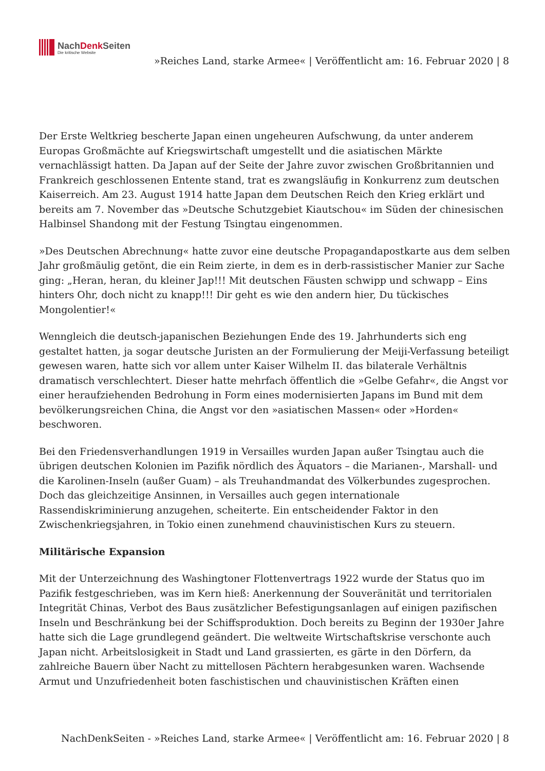NachDenk Seiten
Die kritische Website
»Reiches Land, starke Armee« | Veröffentlicht am: 16. Februar 2020 | 8
Der Erste Weltkrieg bescherte Japan einen ungeheuren Aufschwung, da unter anderem Europas Großmächte auf Kriegswirtschaft umgestellt und die asiatischen Märkte vernachlässigt hatten. Da Japan auf der Seite der Jahre zuvor zwischen Großbritannien und Frankreich geschlossenen Entente stand, trat es zwangsläufig in Konkurrenz zum deutschen Kaiserreich. Am 23. August 1914 hatte Japan dem Deutschen Reich den Krieg erklärt und bereits am 7. November das »Deutsche Schutzgebiet Kiautschou« im Süden der chinesischen Halbinsel Shandong mit der Festung Tsingtau eingenommen.
»Des Deutschen Abrechnung« hatte zuvor eine deutsche Propagandapostkarte aus dem selben Jahr großmäulig getönt, die ein Reim zierte, in dem es in derb-rassistischer Manier zur Sache ging: „Heran, heran, du kleiner Jap!!! Mit deutschen Fäusten schwipp und schwapp – Eins hinters Ohr, doch nicht zu knapp!!! Dir geht es wie den andern hier, Du tückisches Mongolentier!«
Wenngleich die deutsch-japanischen Beziehungen Ende des 19. Jahrhunderts sich eng gestaltet hatten, ja sogar deutsche Juristen an der Formulierung der Meiji-Verfassung beteiligt gewesen waren, hatte sich vor allem unter Kaiser Wilhelm II. das bilaterale Verhältnis dramatisch verschlechtert. Dieser hatte mehrfach öffentlich die »Gelbe Gefahr«, die Angst vor einer heraufziehenden Bedrohung in Form eines modernisierten Japans im Bund mit dem bevölkerungsreichen China, die Angst vor den »asiatischen Massen« oder »Horden« beschworen.
Bei den Friedensverhandlungen 1919 in Versailles wurden Japan außer Tsingtau auch die übrigen deutschen Kolonien im Pazifik nördlich des Äquators – die Marianen-, Marshall- und die Karolinen-Inseln (außer Guam) – als Treuhandmandat des Völkerbundes zugesprochen. Doch das gleichzeitige Ansinnen, in Versailles auch gegen internationale Rassendiskriminierung anzugehen, scheiterte. Ein entscheidender Faktor in den Zwischenkriegsjahren, in Tokio einen zunehmend chauvinistischen Kurs zu steuern.
Militärische Expansion
Mit der Unterzeichnung des Washingtoner Flottenvertrags 1922 wurde der Status quo im Pazifik festgeschrieben, was im Kern hieß: Anerkennung der Souveränität und territorialen Integrität Chinas, Verbot des Baus zusätzlicher Befestigungsanlagen auf einigen pazifischen Inseln und Beschränkung bei der Schiffsproduktion. Doch bereits zu Beginn der 1930er Jahre hatte sich die Lage grundlegend geändert. Die weltweite Wirtschaftskrise verschonte auch Japan nicht. Arbeitslosigkeit in Stadt und Land grassierten, es gärte in den Dörfern, da zahlreiche Bauern über Nacht zu mittellosen Pächtern herabgesunken waren. Wachsende Armut und Unzufriedenheit boten faschistischen und chauvinistischen Kräften einen
NachDenkSeiten - »Reiches Land, starke Armee« | Veröffentlicht am: 16. Februar 2020 | 8